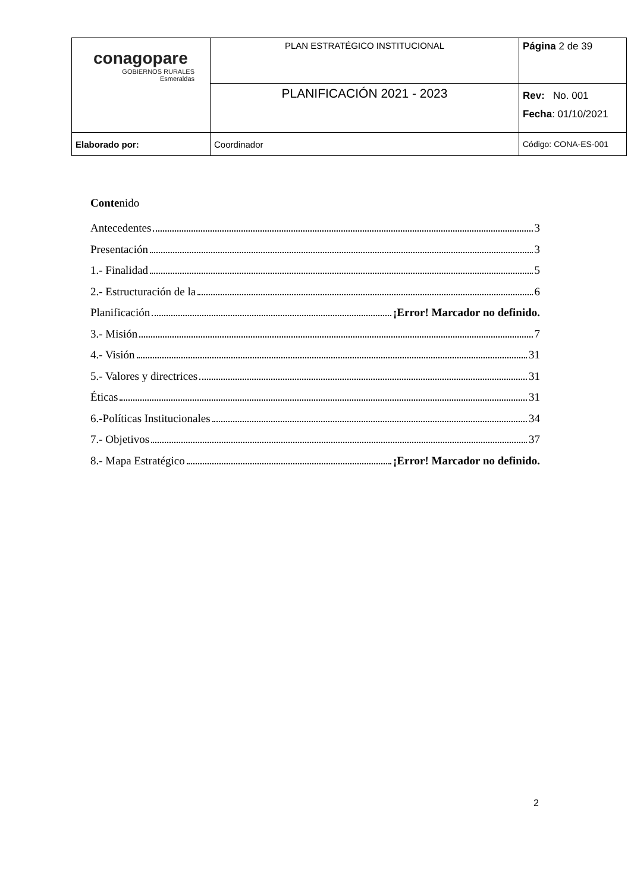| conagopare GOBIERNOS RURALES Esmeraldas | PLAN ESTRATÉGICO INSTITUCIONAL | Página 2 de 39 |
| | PLANIFICACIÓN 2021 - 2023 | Rev: No. 001 Fecha : 01/10/2021 |
| Elaborado por: | Coordinador | Código: CONA-ES-001 |
Contenido
Antecedentes 3
Presentación 3
1.- Finalidad 5
2.- Estructuración de la 6
Planificación ¡Error! Marcador no definido.
3.- Misión 7
4.- Visión 31
5.- Valores y directrices 31
Éticas 31
6.-Políticas Institucionales 34
7.- Objetivos 37
8.- Mapa Estratégico ¡Error! Marcador no definido.
2